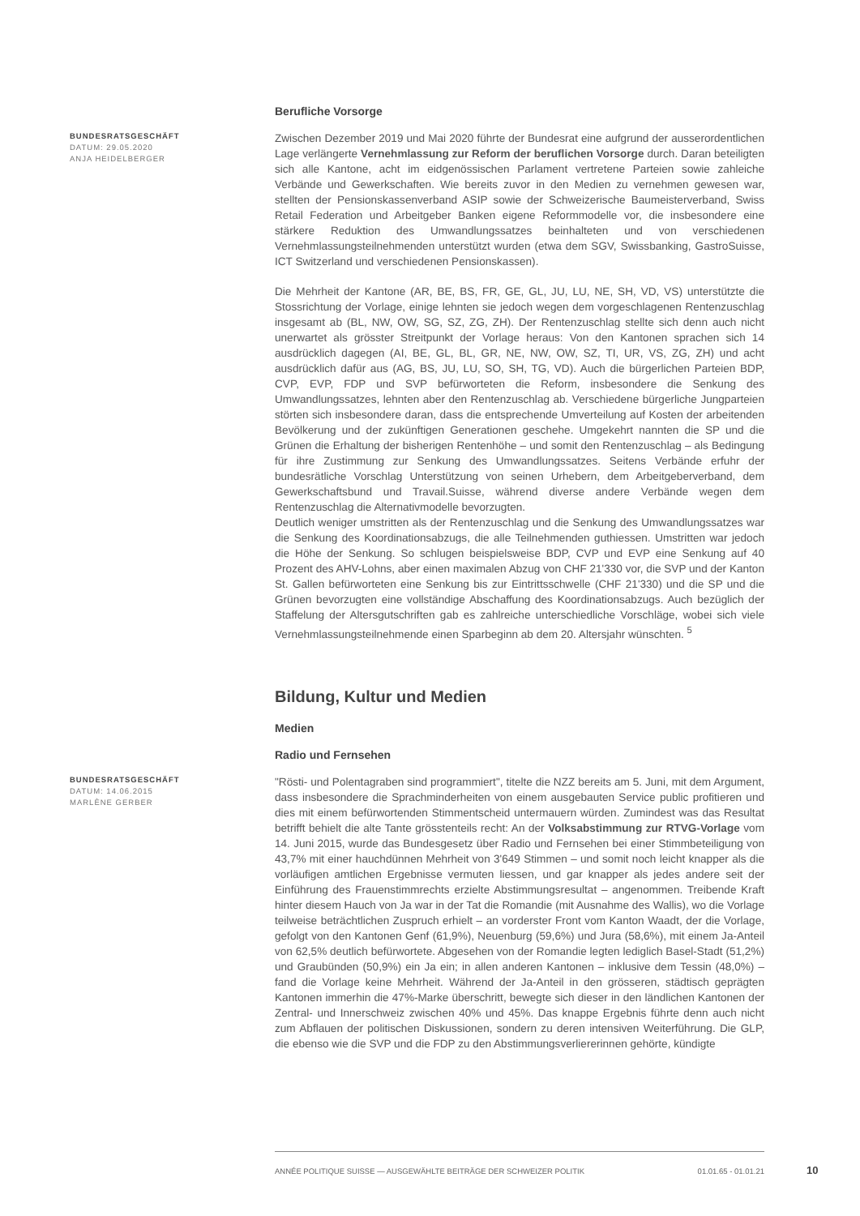Berufliche Vorsorge
BUNDESRATSGESCHÄFT
DATUM: 29.05.2020
ANJA HEIDELBERGER
Zwischen Dezember 2019 und Mai 2020 führte der Bundesrat eine aufgrund der ausserordentlichen Lage verlängerte Vernehmlassung zur Reform der beruflichen Vorsorge durch. Daran beteiligten sich alle Kantone, acht im eidgenössischen Parlament vertretene Parteien sowie zahleiche Verbände und Gewerkschaften. Wie bereits zuvor in den Medien zu vernehmen gewesen war, stellten der Pensionskassenverband ASIP sowie der Schweizerische Baumeisterverband, Swiss Retail Federation und Arbeitgeber Banken eigene Reformmodelle vor, die insbesondere eine stärkere Reduktion des Umwandlungssatzes beinhalteten und von verschiedenen Vernehmlassungsteilnehmenden unterstützt wurden (etwa dem SGV, Swissbanking, GastroSuisse, ICT Switzerland und verschiedenen Pensionskassen).
Die Mehrheit der Kantone (AR, BE, BS, FR, GE, GL, JU, LU, NE, SH, VD, VS) unterstützte die Stossrichtung der Vorlage, einige lehnten sie jedoch wegen dem vorgeschlagenen Rentenzuschlag insgesamt ab (BL, NW, OW, SG, SZ, ZG, ZH). Der Rentenzuschlag stellte sich denn auch nicht unerwartet als grösster Streitpunkt der Vorlage heraus: Von den Kantonen sprachen sich 14 ausdrücklich dagegen (AI, BE, GL, BL, GR, NE, NW, OW, SZ, TI, UR, VS, ZG, ZH) und acht ausdrücklich dafür aus (AG, BS, JU, LU, SO, SH, TG, VD). Auch die bürgerlichen Parteien BDP, CVP, EVP, FDP und SVP befürworteten die Reform, insbesondere die Senkung des Umwandlungssatzes, lehnten aber den Rentenzuschlag ab. Verschiedene bürgerliche Jungparteien störten sich insbesondere daran, dass die entsprechende Umverteilung auf Kosten der arbeitenden Bevölkerung und der zukünftigen Generationen geschehe. Umgekehrt nannten die SP und die Grünen die Erhaltung der bisherigen Rentenhöhe – und somit den Rentenzuschlag – als Bedingung für ihre Zustimmung zur Senkung des Umwandlungssatzes. Seitens Verbände erfuhr der bundesrätliche Vorschlag Unterstützung von seinen Urhebern, dem Arbeitgeberverband, dem Gewerkschaftsbund und Travail.Suisse, während diverse andere Verbände wegen dem Rentenzuschlag die Alternativmodelle bevorzugten.
Deutlich weniger umstritten als der Rentenzuschlag und die Senkung des Umwandlungssatzes war die Senkung des Koordinationsabzugs, die alle Teilnehmenden guthiessen. Umstritten war jedoch die Höhe der Senkung. So schlugen beispielsweise BDP, CVP und EVP eine Senkung auf 40 Prozent des AHV-Lohns, aber einen maximalen Abzug von CHF 21'330 vor, die SVP und der Kanton St. Gallen befürworteten eine Senkung bis zur Eintrittsschwelle (CHF 21'330) und die SP und die Grünen bevorzugten eine vollständige Abschaffung des Koordinationsabzugs. Auch bezüglich der Staffelung der Altersgutschriften gab es zahlreiche unterschiedliche Vorschläge, wobei sich viele Vernehmlassungsteilnehmende einen Sparbeginn ab dem 20. Altersjahr wünschten. <sup>5</sup>
Bildung, Kultur und Medien
Medien
Radio und Fernsehen
BUNDESRATSGESCHÄFT
DATUM: 14.06.2015
MARLÈNE GERBER
"Rösti- und Polentagraben sind programmiert", titelte die NZZ bereits am 5. Juni, mit dem Argument, dass insbesondere die Sprachminderheiten von einem ausgebauten Service public profitieren und dies mit einem befürwortenden Stimmentscheid untermauern würden. Zumindest was das Resultat betrifft behielt die alte Tante grösstenteils recht: An der Volksabstimmung zur RTVG-Vorlage vom 14. Juni 2015, wurde das Bundesgesetz über Radio und Fernsehen bei einer Stimmbeteiligung von 43,7% mit einer hauchdünnen Mehrheit von 3'649 Stimmen – und somit noch leicht knapper als die vorläufigen amtlichen Ergebnisse vermuten liessen, und gar knapper als jedes andere seit der Einführung des Frauenstimmrechts erzielte Abstimmungsresultat – angenommen. Treibende Kraft hinter diesem Hauch von Ja war in der Tat die Romandie (mit Ausnahme des Wallis), wo die Vorlage teilweise beträchtlichen Zuspruch erhielt – an vorderster Front vom Kanton Waadt, der die Vorlage, gefolgt von den Kantonen Genf (61,9%), Neuenburg (59,6%) und Jura (58,6%), mit einem Ja-Anteil von 62,5% deutlich befürwortete. Abgesehen von der Romandie legten lediglich Basel-Stadt (51,2%) und Graubünden (50,9%) ein Ja ein; in allen anderen Kantonen – inklusive dem Tessin (48,0%) – fand die Vorlage keine Mehrheit. Während der Ja-Anteil in den grösseren, städtisch geprägten Kantonen immerhin die 47%-Marke überschritt, bewegte sich dieser in den ländlichen Kantonen der Zentral- und Innerschweiz zwischen 40% und 45%. Das knappe Ergebnis führte denn auch nicht zum Abflauen der politischen Diskussionen, sondern zu deren intensiven Weiterführung. Die GLP, die ebenso wie die SVP und die FDP zu den Abstimmungsverliererinnen gehörte, kündigte
ANNÉE POLITIQUE SUISSE — AUSGEWÄHLTE BEITRÄGE DER SCHWEIZER POLITIK 01.01.65 - 01.01.21
10